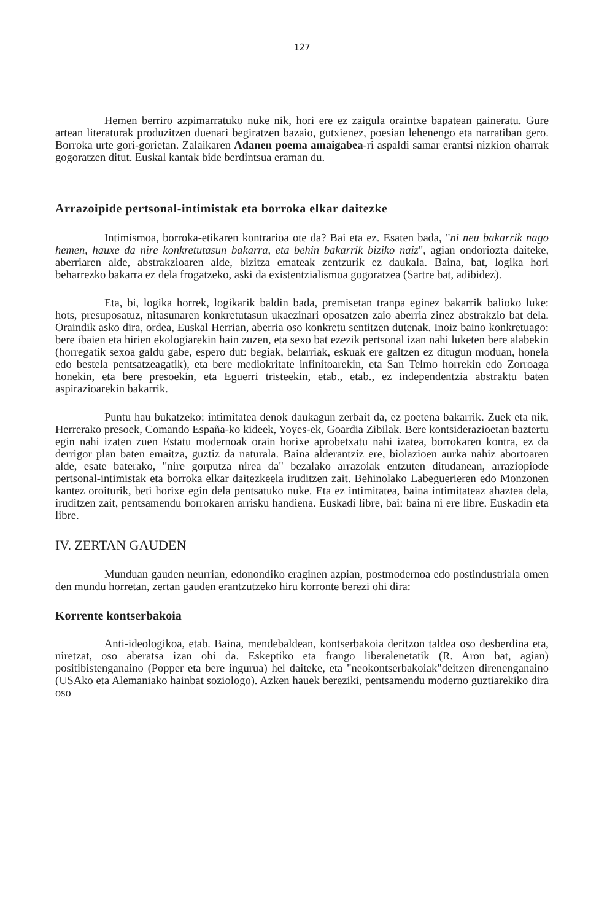127
Hemen berriro azpimarratuko nuke nik, hori ere ez zaigula oraintxe bapatean gaineratu. Gure artean literaturak produzitzen duenari begiratzen bazaio, gutxienez, poesian lehenengo eta narratiban gero. Borroka urte gori-gorietan. Zalaikaren Adanen poema amaigabea-ri aspaldi samar erantsi nizkion oharrak gogoratzen ditut. Euskal kantak bide berdintsua eraman du.
Arrazoipide pertsonal-intimistak eta borroka elkar daitezke
Intimismoa, borroka-etikaren kontrarioa ote da? Bai eta ez. Esaten bada, "ni neu bakarrik nago hemen, hauxe da nire konkretutasun bakarra, eta behin bakarrik biziko naiz", agian ondoriozta daiteke, aberriaren alde, abstrakzioaren alde, bizitza emateak zentzurik ez daukala. Baina, bat, logika hori beharrezko bakarra ez dela frogatzeko, aski da existentzialismoa gogoratzea (Sartre bat, adibidez).
Eta, bi, logika horrek, logikarik baldin bada, premisetan tranpa eginez bakarrik balioko luke: hots, presuposatuz, nitasunaren konkretutasun ukaezinari oposatzen zaio aberria zinez abstrakzio bat dela. Oraindik asko dira, ordea, Euskal Herrian, aberria oso konkretu sentitzen dutenak. Inoiz baino konkretuago: bere ibaien eta hirien ekologiarekin hain zuzen, eta sexo bat ezezik pertsonal izan nahi luketen bere alabekin (horregatik sexoa galdu gabe, espero dut: begiak, belarriak, eskuak ere galtzen ez ditugun moduan, honela edo bestela pentsatzeagatik), eta bere mediokritate infinitoarekin, eta San Telmo horrekin edo Zorroaga honekin, eta bere presoekin, eta Eguerri tristeekin, etab., etab., ez independentzia abstraktu baten aspirazioarekin bakarrik.
Puntu hau bukatzeko: intimitatea denok daukagun zerbait da, ez poetena bakarrik. Zuek eta nik, Herrerako presoek, Comando España-ko kideek, Yoyes-ek, Goardia Zibilak. Bere kontsiderazioetan baztertu egin nahi izaten zuen Estatu modernoak orain horixe aprobetxatu nahi izatea, borrokaren kontra, ez da derrigor plan baten emaitza, guztiz da naturala. Baina alderantziz ere, biolazioen aurka nahiz abortoaren alde, esate baterako, "nire gorputza nirea da" bezalako arrazoiak entzuten ditudanean, arraziopiode pertsonal-intimistak eta borroka elkar daitezkeela iruditzen zait. Behinolako Labeguerieren edo Monzonen kantez oroiturik, beti horixe egin dela pentsatuko nuke. Eta ez intimitatea, baina intimitateaz ahaztea dela, iruditzen zait, pentsamendu borrokaren arrisku handiena. Euskadi libre, bai: baina ni ere libre. Euskadin eta libre.
IV. ZERTAN GAUDEN
Munduan gauden neurrian, edonondiko eraginen azpian, postmodernoa edo postindustriala omen den mundu horretan, zertan gauden erantzutzeko hiru korronte berezi ohi dira:
Korrente kontserbakoia
Anti-ideologikoa, etab. Baina, mendebaldean, kontserbakoia deritzon taldea oso desberdina eta, niretzat, oso aberatsa izan ohi da. Eskeptiko eta frango liberalenetatik (R. Aron bat, agian) positibistenganaino (Popper eta bere ingurua) hel daiteke, eta "neokontserbakoiak"deitzen direnenganaino (USAko eta Alemaniako hainbat soziologo). Azken hauek bereziki, pentsamendu moderno guztiarekiko dira oso